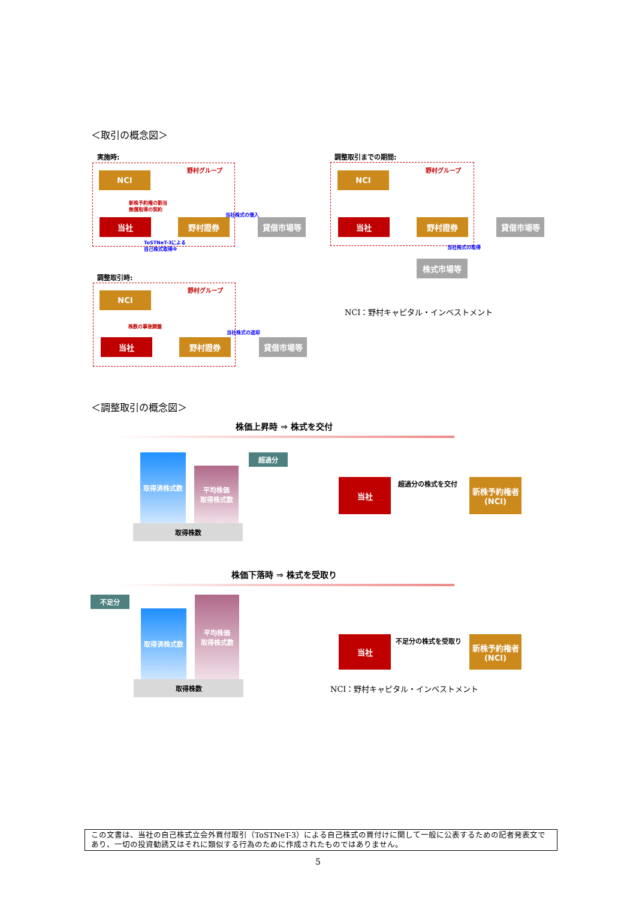＜取引の概念図＞
実施時:
野村グループ
NCI
新株予約権の割当
無償取得の契約
当社 野村證券 貸借市場等
当社株式の借入
ToSTNeT-3による
自己株式取得※
調整取引までの期間:
野村グループ
NCI
当社 野村證券 貸借市場等
当社株式の取得
株式市場等
調整取引時:
野村グループ
NCI
株数の事後調整
当社 野村證券 貸借市場等
当社株式の返却
NCI：野村キャピタル・インベストメント
＜調整取引の概念図＞
株価上昇時 ⇒ 株式を交付
取得済株式数
平均株価
取得株式数
超過分
取得株数
当社 超過分の株式を交付
新株予約権者
(NCI)
株価下落時 ⇒ 株式を受取り
不足分
取得済株式数
平均株価
取得株式数
取得株数
当社 不足分の株式を受取り
新株予約権者
(NCI)
NCI：野村キャピタル・インベストメント
この文書は、当社の自己株式立会外買付取引（ToSTNeT-3）による自己株式の買付けに関して一般に公表するための記者発表文であり、一切の投資勧誘又はそれに類似する行為のために作成されたものではありません。
5